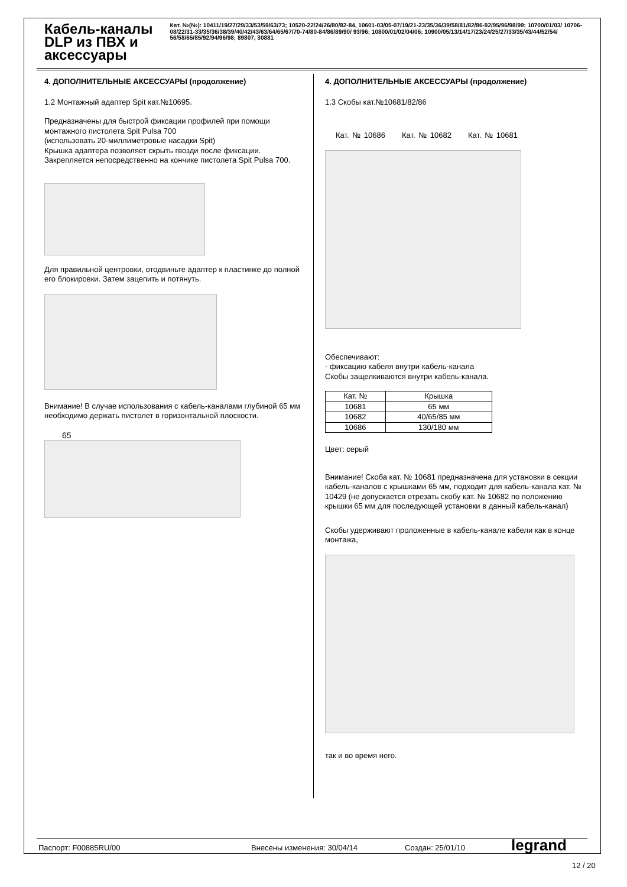Кабель-каналы DLP из ПВХ и аксессуары
Кат. №(№): 10411/19/27/29/33/53/59/63/73; 10520-22/24/26/80/82-84, 10601-03/05-07/19/21-23/35/36/39/58/81/82/86-92/95/96/98/99; 10700/01/03/ 10706-08/22/31-33/35/36/38/39/40/42/43/63/64/65/67/70-74/80-84/86/89/90/ 93/96; 10800/01/02/04/06; 10900/05/13/14/17/23/24/25/27/33/35/43/44/52/54/ 56/58/65/85/92/94/96/98; 89807, 30881
4. ДОПОЛНИТЕЛЬНЫЕ АКСЕССУАРЫ (продолжение)
1.2 Монтажный адаптер Spit кат.№10695.
Предназначены для быстрой фиксации профилей при помощи монтажного пистолета Spit Pulsa 700
(использовать 20-миллиметровые насадки Spit)
Крышка адаптера позволяет скрыть гвозди после фиксации. Закрепляется непосредственно на кончике пистолета Spit Pulsa 700.
Для правильной центровки, отодвиньте адаптер к пластинке до полной его блокировки. Затем зацепить и потянуть.
Внимание! В случае использования с кабель-каналами глубиной 65 мм необходимо держать пистолет в горизонтальной плоскости.
65
4. ДОПОЛНИТЕЛЬНЫЕ АКСЕССУАРЫ (продолжение)
1.3 Скобы кат.№10681/82/86
Кат. № 10686 Кат. № 10682 Кат. № 10681
Обеспечивают:
- фиксацию кабеля внутри кабель-канала
Скобы защелкиваются внутри кабель-канала.
| Кат. № | Крышка |
| --- | --- |
| 10681 | 65 мм |
| 10682 | 40/65/85 мм |
| 10686 | 130/180 мм |
Цвет: серый
Внимание! Скоба кат. № 10681 предназначена для установки в секции кабель-каналов с крышками 65 мм, подходит для кабель-канала кат. № 10429 (не допускается отрезать скобу кат. № 10682 по положению крышки 65 мм для последующей установки в данный кабель-канал)
Скобы удерживают проложенные в кабель-канале кабели как в конце монтажа,
так и во время него.
Паспорт: F00885RU/00 Внесены изменения: 30/04/14 Создан: 25/01/10 legrand
12 / 20